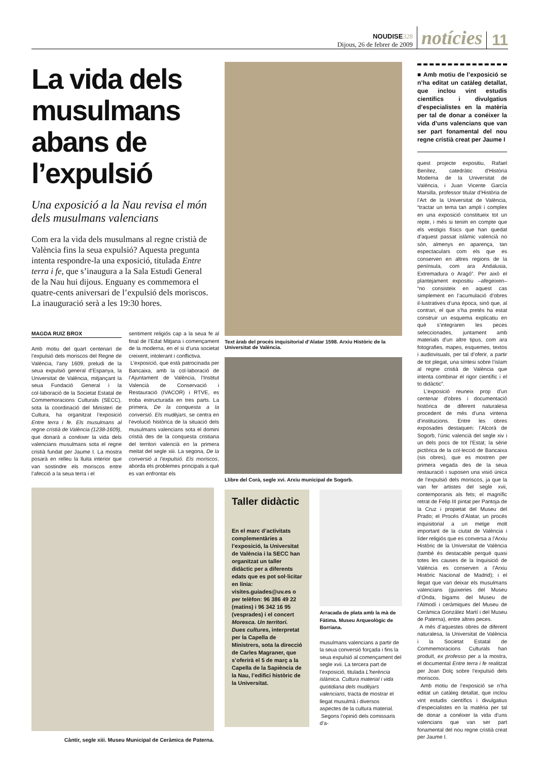NOUDISE 328
Dijous, 26 de febrer de 2009
notícies
11
La vida dels musulmans abans de l’expulsió
Una exposició a la Nau revisa el món dels musulmans valencians
Com era la vida dels musulmans al regne cristià de València fins la seua expulsió? Aquesta pregunta intenta respondre-la una exposició, titulada Entre terra i fe, que s’inaugura a la Sala Estudi General de la Nau hui dijous. Enguany es commemora el quatre-cents aniversari de l’expulsió dels moriscos. La inauguració serà a les 19:30 hores.
MAGDA RUIZ BROX
Amb motiu del quart centenari de l’expulsió dels moriscos del Regne de València, l’any 1609, preludi de la seua expulsió general d’Espanya, la Universitat de València, mitjançant la seua Fundació General i la col·laboració de la Societat Estatal de Commemoracions Culturals (SECC), sota la coordinació del Ministeri de Cultura, ha organitzat l’exposició Entre terra i fe. Els musulmans al regne cristià de València (1238-1609), que donarà a conéixer la vida dels valencians musulmans sota el regne cristià fundat per Jaume I. La mostra posarà en relleu la lluita interior que van sostindre els moriscos entre l’afecció a la seua terra i el
Càntir, segle xiii. Museu Municipal de Ceràmica de Paterna.
sentiment religiós cap a la seua fe al final de l’Edat Mitjana i començament de la moderna, en el si d’una societat creixent, intolerant i conflictiva.
L’exposició, que està patrocinada per Bancaixa, amb la col·laboració de l’Ajuntament de València, l’Institut Valencià de Conservació i Restauració (IVACOR) i RTVE, es troba estructurada en tres parts. La primera, De la conquesta a la conversió. Els mudèjars, se centra en l’evolució històrica de la situació dels musulmans valencians sota el domini cristià des de la conquesta cristiana del territori valencià en la primera meitat del segle xiii. La segona, De la conversió a l’expulsió. Els moriscos, aborda els problemes principals a què es van enfrontar els
Text àrab del procés inquisitorial d’Alatar 1598. Arxiu Històric de la Universitat de València.
Llibre del Corà, segle xvi. Arxiu municipal de Sogorb.
Taller didàctic
En el marc d’activitats complementàries a l’exposició, la Universitat de València i la SECC han organitzat un taller didàctic per a diferents edats que es pot sol·licitar en línia: visites.guiades@uv.es o per telèfon: 96 386 49 22 (matins) i 96 342 16 95 (vesprades) i el concert Moresca. Un territori. Dues cultures, interpretat per la Capella de Ministrers, sota la direcció de Carles Magraner, que s’oferirà el 5 de març a la Capella de la Sapiència de la Nau, l’edifici històric de la Universitat.
Arracada de plata amb la mà de Fàtima. Museu Arqueològic de Borriana.
musulmans valencians a partir de la seua conversió forçada i fins la seua expulsió al començament del segle xvii. La tercera part de l’exposició, titulada L’herència islàmica. Cultura material i vida quotidiana dels mudèjars valencians, tracta de mostrar el llegat musulmà i diversos aspectes de la cultura material.
Segons l’opinió dels comissaris d’a-
■ Amb motiu de l’exposició se n’ha editat un catàleg detallat, que inclou vint estudis científics i divulgatius d’especialistes en la matèria per tal de donar a conéixer la vida d’uns valencians que van ser part fonamental del nou regne cristià creat per Jaume I
quest projecte expositiu, Rafael Benítez, catedràtic d’Història Moderna de la Universitat de València, i Juan Vicente García Marsilla, professor titular d’Història de l’Art de la Universitat de València, “tractar un tema tan ampli i complex en una exposició constitueix tot un repte, i més si tenim en compte que els vestigis físics que han quedat d’aquest passat islàmic valencià no són, almenys en aparença, tan espectaculars com els que es conserven en altres regions de la península, com ara Andalusia, Extremadura o Aragó”. Per això el plantejament expositiu –afegeixen– “no consisteix en aquest cas simplement en l’acumulació d’obres il·lustratives d’una època, sinó que, al contrari, el que s’ha pretés ha estat construir un esquema explicatiu en què s’integraren les peces seleccionades, juntament amb materials d’un altre tipus, com ara fotografies, mapes, esquemes, textos i audiovisuals, per tal d’oferir, a partir de tot plegat, una síntesi sobre l’islam al regne cristià de València que intenta combinar el rigor científic i el to didàctic”.
L’exposició reuneix prop d’un centenar d’obres i documentació històrica de diferent naturalesa procedent de més d’una vintena d’institucions. Entre les obres exposades destaquen: l’Alcorà de Sogorb, l’únic valencià del segle xiv i un dels pocs de tot l’Estat; la sèrie pictòrica de la col·lecció de Bancaixa (sis obres), que es mostren per primera vegada des de la seua restauració i suposen una visió única de l’expulsió dels moriscos, ja que la van fer artistes del segle xvii, contemporanis als fets; el magnífic retrat de Felip III pintat per Pantoja de la Cruz i propietat del Museu del Prado; el Procés d’Alatar, un procés inquisitorial a un metge molt important de la ciutat de València i líder religiós que es conversa a l’Arxiu Històric de la Universitat de València (també és destacable perquè quasi totes les causes de la Inquisició de València es conserven a l’Arxiu Històric Nacional de Madrid); i el llegat que van deixar els musulmans valencians (guixeries del Museu d’Onda, bigams del Museu de l’Almodí i ceràmiques del Museu de Ceràmica González Martí i del Museu de Paterna), entre altres peces.
A més d’aquestes obres de diferent naturalesa, la Universitat de València i la Societat Estatal de Commemoracions Culturals han produït, ex professo per a la mostra, el documental Entre terra i fe realitzat per Joan Dolç sobre l’expulsió dels moriscos.
Amb motiu de l’exposició se n’ha editat un catàleg detallat, que inclou vint estudis científics i divulgatius d’especialistes en la matèria per tal de donar a conéixer la vida d’uns valencians que van ser part fonamental del nou regne cristià creat per Jaume I.